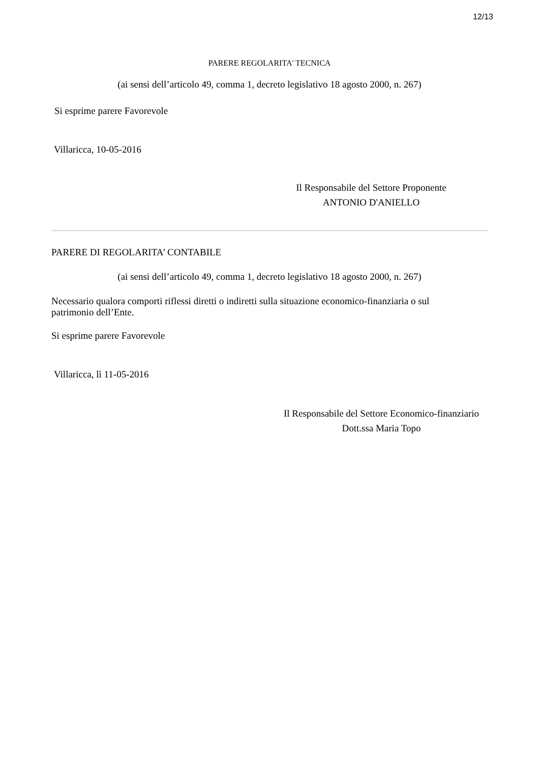12/13
PARERE REGOLARITA' TECNICA
(ai sensi dell’articolo 49, comma 1, decreto legislativo 18 agosto 2000, n. 267)
Si esprime parere Favorevole
Villaricca, 10-05-2016
Il Responsabile del Settore Proponente
ANTONIO D'ANIELLO
PARERE DI REGOLARITA’ CONTABILE
(ai sensi dell’articolo 49, comma 1, decreto legislativo 18 agosto 2000, n. 267)
Necessario qualora comporti riflessi diretti o indiretti sulla situazione economico-finanziaria o sul patrimonio dell’Ente.
Si esprime parere Favorevole
Villaricca, lì 11-05-2016
Il Responsabile del Settore Economico-finanziario
Dott.ssa Maria Topo